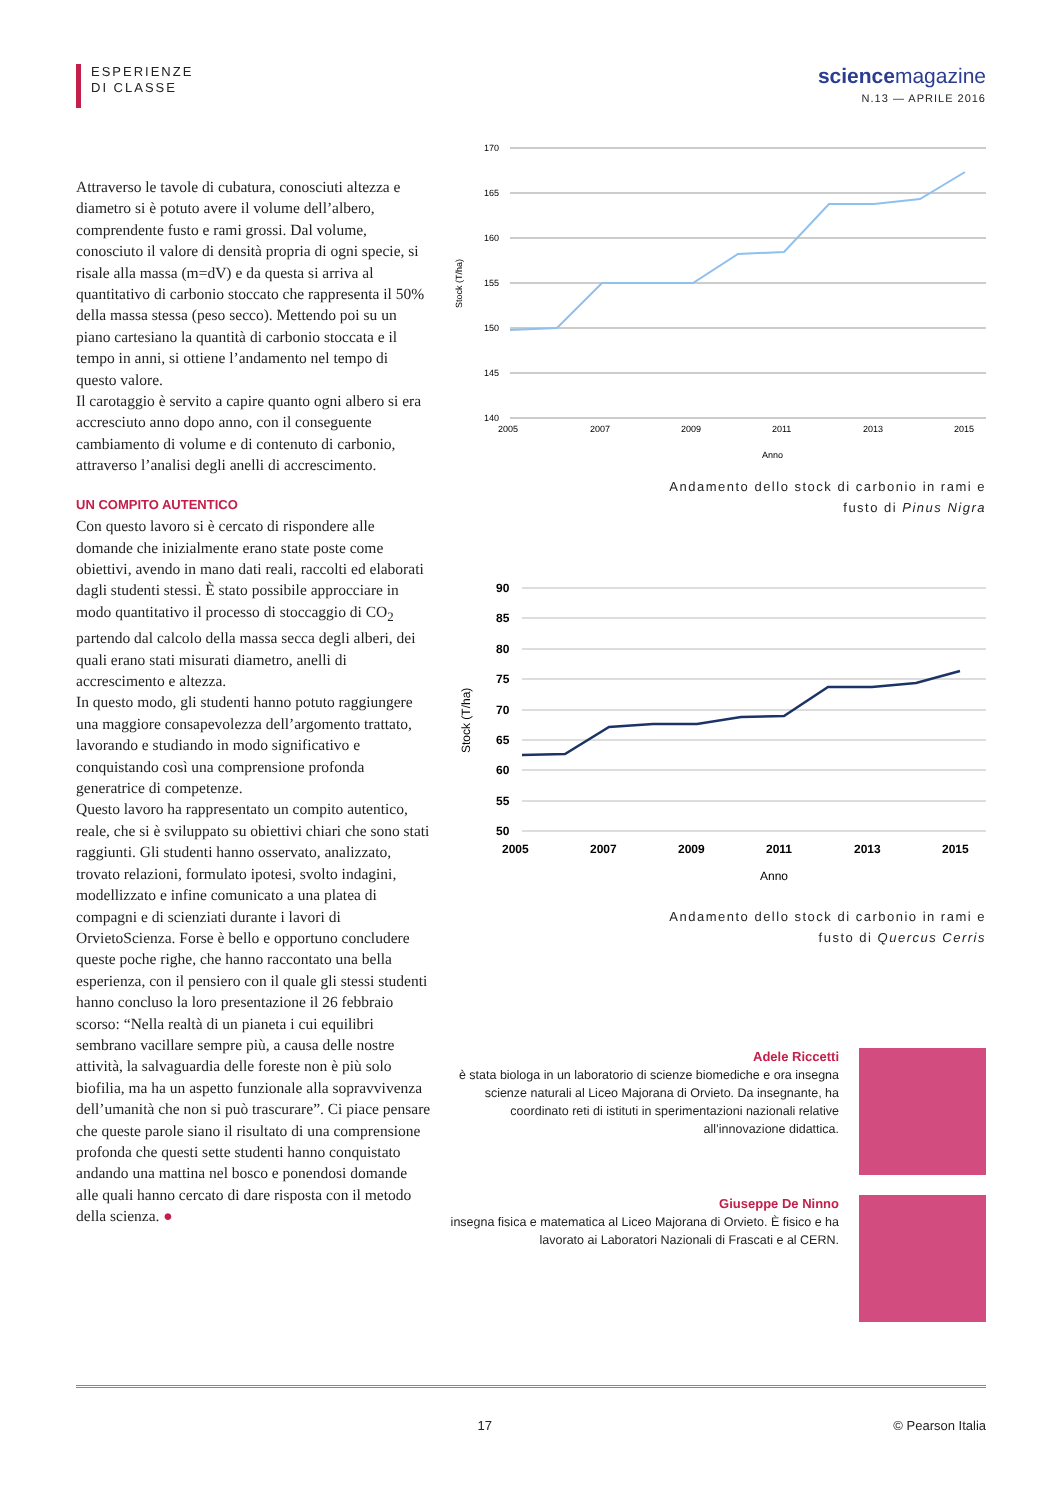ESPERIENZE
DI CLASSE
science magazine
N.13 — APRILE 2016
Attraverso le tavole di cubatura, conosciuti altezza e diametro si è potuto avere il volume dell’albero, comprendente fusto e rami grossi. Dal volume, conosciuto il valore di densità propria di ogni specie, si risale alla massa (m=dV) e da questa si arriva al quantitativo di carbonio stoccato che rappresenta il 50% della massa stessa (peso secco). Mettendo poi su un piano cartesiano la quantità di carbonio stoccata e il tempo in anni, si ottiene l’andamento nel tempo di questo valore.
Il carotaggio è servito a capire quanto ogni albero si era accresciuto anno dopo anno, con il conseguente cambiamento di volume e di contenuto di carbonio, attraverso l’analisi degli anelli di accrescimento.
UN COMPITO AUTENTICO
Con questo lavoro si è cercato di rispondere alle domande che inizialmente erano state poste come obiettivi, avendo in mano dati reali, raccolti ed elaborati dagli studenti stessi. È stato possibile approcciare in modo quantitativo il processo di stoccaggio di CO<sub>2</sub> partendo dal calcolo della massa secca degli alberi, dei quali erano stati misurati diametro, anelli di accrescimento e altezza.
In questo modo, gli studenti hanno potuto raggiungere una maggiore consapevolezza dell’argomento trattato, lavorando e studiando in modo significativo e conquistando così una comprensione profonda generatrice di competenze.
Questo lavoro ha rappresentato un compito autentico, reale, che si è sviluppato su obiettivi chiari che sono stati raggiunti. Gli studenti hanno osservato, analizzato, trovato relazioni, formulato ipotesi, svolto indagini, modellizzato e infine comunicato a una platea di compagni e di scienziati durante i lavori di OrvietoScienza. Forse è bello e opportuno concludere queste poche righe, che hanno raccontato una bella esperienza, con il pensiero con il quale gli stessi studenti hanno concluso la loro presentazione il 26 febbraio scorso: “Nella realtà di un pianeta i cui equilibri sembrano vacillare sempre più, a causa delle nostre attività, la salvaguardia delle foreste non è più solo biofilia, ma ha un aspetto funzionale alla sopravvivenza dell’umanità che non si può trascurare”. Ci piace pensare che queste parole siano il risultato di una comprensione profonda che questi sette studenti hanno conquistato andando una mattina nel bosco e ponendosi domande alle quali hanno cercato di dare risposta con il metodo della scienza. ●
170
165
160
155
150
145
140
2005
2007
2009
2011
2013
2015
Anno
Stock (T/ha)
Andamento dello stock di carbonio in rami e
fusto di Pinus Nigra
90
85
80
75
70
65
60
55
50
2005
2007
2009
2011
2013
2015
Anno
Stock (T/ha)
Andamento dello stock di carbonio in rami e
fusto di Quercus Cerris
Adele Riccetti
è stata biologa in un laboratorio di scienze biomediche e ora insegna scienze naturali al Liceo Majorana di Orvieto. Da insegnante, ha coordinato reti di istituti in sperimentazioni nazionali relative all’innovazione didattica.
Giuseppe De Ninno
insegna fisica e matematica al Liceo Majorana di Orvieto. È fisico e ha lavorato ai Laboratori Nazionali di Frascati e al CERN.
17 © Pearson Italia